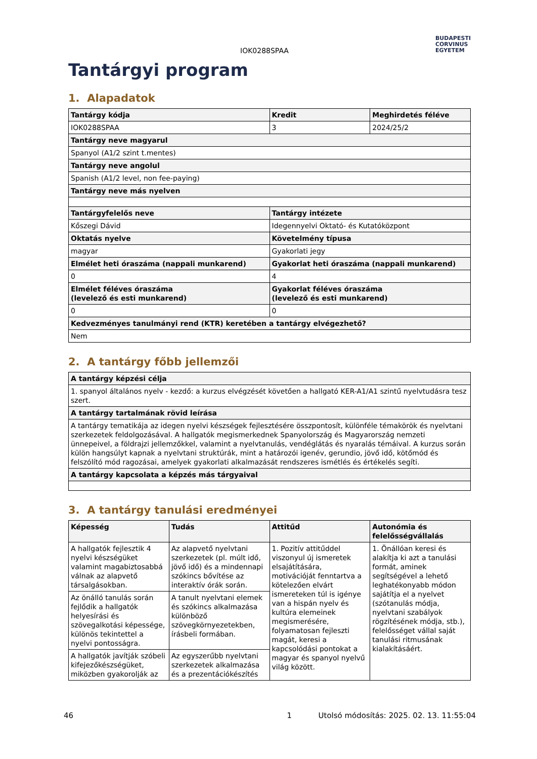IOK0288SPAA
BUDAPESTI
CORVINUS
EGYETEM
Tantárgyi program
1. Alapadatok
| Tantárgy kódja | Kredit | Meghirdetés féléve |
| --- | --- | --- |
| IOK0288SPAA | 3 | 2024/25/2 |
| Tantárgy neve magyarul | | |
| Spanyol (A1/2 szint t.mentes) | | |
| Tantárgy neve angolul | | |
| Spanish (A1/2 level, non fee-paying) | | |
| Tantárgy neve más nyelven | | |
| Tantárgyfelelős neve | Tantárgy intézete | |
| Kőszegi Dávid | Idegennyelvi Oktató- és Kutatóközpont | |
| Oktatás nyelve | Követelmény típusa | |
| magyar | Gyakorlati jegy | |
| Elmélet heti óraszáma (nappali munkarend) | Gyakorlat heti óraszáma (nappali munkarend) | |
| 0 | 4 | |
| Elmélet féléves óraszáma (levelező és esti munkarend) | Gyakorlat féléves óraszáma (levelező és esti munkarend) | |
| 0 | 0 | |
| Kedvezményes tanulmányi rend (KTR) keretében a tantárgy elvégezhető? | | |
| Nem | | |
2. A tantárgy főbb jellemzői
| A tantárgy képzési célja |
| --- |
| 1. spanyol általános nyelv - kezdő: a kurzus elvégzését követően a hallgató KER-A1/A1 szintű nyelvtudásra tesz szert. |
| A tantárgy tartalmának rövid leírása |
| A tantárgy tematikája az idegen nyelvi készségek fejlesztésére összpontosít, különféle témakörök és nyelvtani szerkezetek feldolgozásával. A hallgatók megismerkednek Spanyolország és Magyarország nemzeti ünnepeivel, a földrajzi jellemzőkkel, valamint a nyelvtanulás, vendéglátás és nyaralás témáival. A kurzus során külön hangsúlyt kapnak a nyelvtani struktúrák, mint a határozói igenév, gerundio, jövő idő, kötőmód és felszólító mód ragozásai, amelyek gyakorlati alkalmazását rendszeres ismétlés és értékelés segíti. |
| A tantárgy kapcsolata a képzés más tárgyaival |
3. A tantárgy tanulási eredményei
| Képesség | Tudás | Attitűd | Autonómia és felelősségvállalás |
| --- | --- | --- | --- |
| A hallgatók fejlesztik 4 nyelvi készségüket valamint magabiztosabbá válnak az alapvető társalgásokban. | Az alapvető nyelvtani szerkezetek (pl. múlt idő, jövő idő) és a mindennapi szókincs bővítése az interaktív órák során. | 1. Pozitív attitűddel viszonyul új ismeretek elsajátítására, motivációját fenntartva a kötelezően elvárt ismereteken túl is igénye van a hispán nyelv és kultúra elemeinek megismerésére, folyamatosan fejleszti magát, keresi a kapcsolódási pontokat a magyar és spanyol nyelvű világ között. | 1. Önállóan keresi és alakítja ki azt a tanulási formát, aminek segítségével a lehető leghatékonyabb módon sajátítja el a nyelvet (szótanulás módja, nyelvtani szabályok rögzítésének módja, stb.), felelősséget vállal saját tanulási ritmusának kialakításáért. |
| Az önálló tanulás során fejlődik a hallgatók helyesírási és szövegalkotási képessége, különös tekintettel a nyelvi pontosságra. | A tanult nyelvtani elemek és szókincs alkalmazása különböző szövegkörnyezetekben, írásbeli formában. | | |
| A hallgatók javítják szóbeli kifejezőkészségüket, miközben gyakorolják az | Az egyszerűbb nyelvtani szerkezetek alkalmazása és a prezentációkészítés | | |
46 1 Utolsó módosítás: 2025. 02. 13. 11:55:04